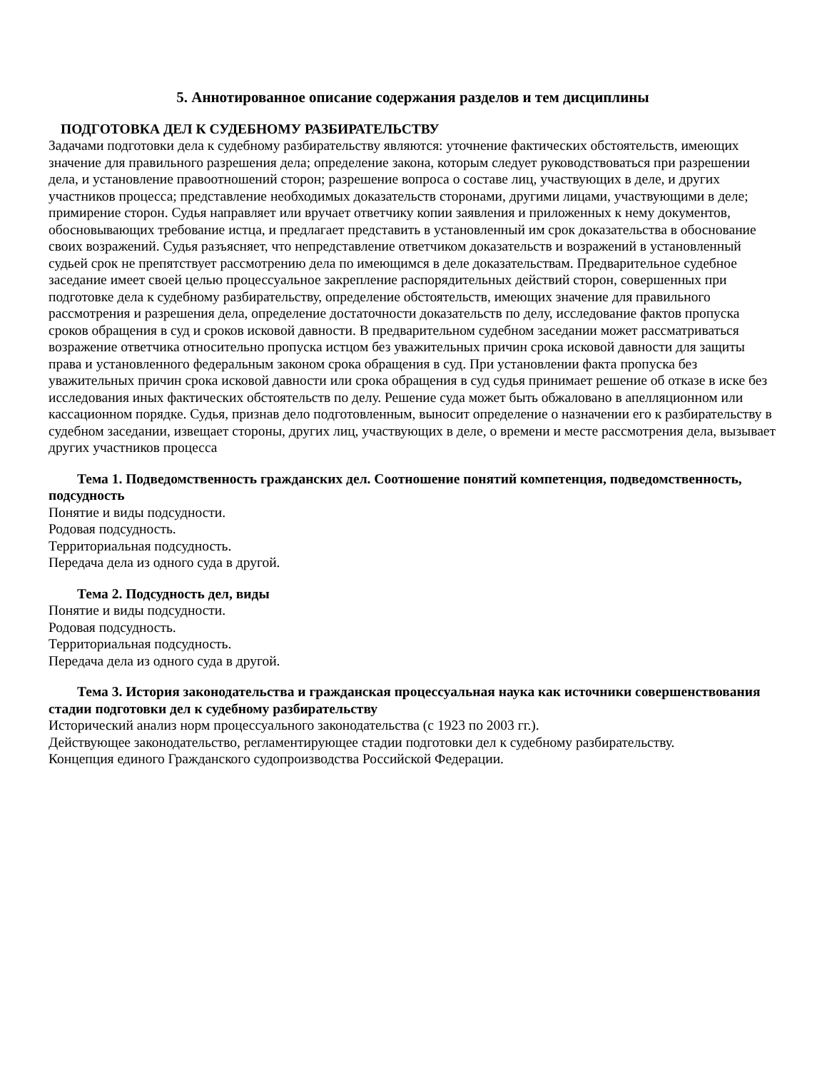5. Аннотированное описание содержания разделов и тем дисциплины
ПОДГОТОВКА ДЕЛ К СУДЕБНОМУ РАЗБИРАТЕЛЬСТВУ
Задачами подготовки дела к судебному разбирательству являются: уточнение фактических обстоятельств, имеющих значение для правильного разрешения дела; определение закона, которым следует руководствоваться при разрешении дела, и установление правоотношений сторон; разрешение вопроса о составе лиц, участвующих в деле, и других участников процесса; представление необходимых доказательств сторонами, другими лицами, участвующими в деле; примирение сторон. Судья направляет или вручает ответчику копии заявления и приложенных к нему документов, обосновывающих требование истца, и предлагает представить в установленный им срок доказательства в обоснование своих возражений. Судья разъясняет, что непредставление ответчиком доказательств и возражений в установленный судьей срок не препятствует рассмотрению дела по имеющимся в деле доказательствам. Предварительное судебное заседание имеет своей целью процессуальное закрепление распорядительных действий сторон, совершенных при подготовке дела к судебному разбирательству, определение обстоятельств, имеющих значение для правильного рассмотрения и разрешения дела, определение достаточности доказательств по делу, исследование фактов пропуска сроков обращения в суд и сроков исковой давности. В предварительном судебном заседании может рассматриваться возражение ответчика относительно пропуска истцом без уважительных причин срока исковой давности для защиты права и установленного федеральным законом срока обращения в суд. При установлении факта пропуска без уважительных причин срока исковой давности или срока обращения в суд судья принимает решение об отказе в иске без исследования иных фактических обстоятельств по делу. Решение суда может быть обжаловано в апелляционном или кассационном порядке. Судья, признав дело подготовленным, выносит определение о назначении его к разбирательству в судебном заседании, извещает стороны, других лиц, участвующих в деле, о времени и месте рассмотрения дела, вызывает других участников процесса
Тема 1. Подведомственность гражданских дел. Соотношение понятий компетенция, подведомственность, подсудность
Понятие и виды подсудности.
Родовая подсудность.
Территориальная подсудность.
Передача дела из одного суда в другой.
Тема 2. Подсудность дел, виды
Понятие и виды подсудности.
Родовая подсудность.
Территориальная подсудность.
Передача дела из одного суда в другой.
Тема 3. История законодательства и гражданская процессуальная наука как источники совершенствования стадии подготовки дел к судебному разбирательству
Исторический анализ норм процессуального законодательства (с 1923 по 2003 гг.).
Действующее законодательство, регламентирующее стадии подготовки дел к судебному разбирательству.
Концепция единого Гражданского судопроизводства Российской Федерации.